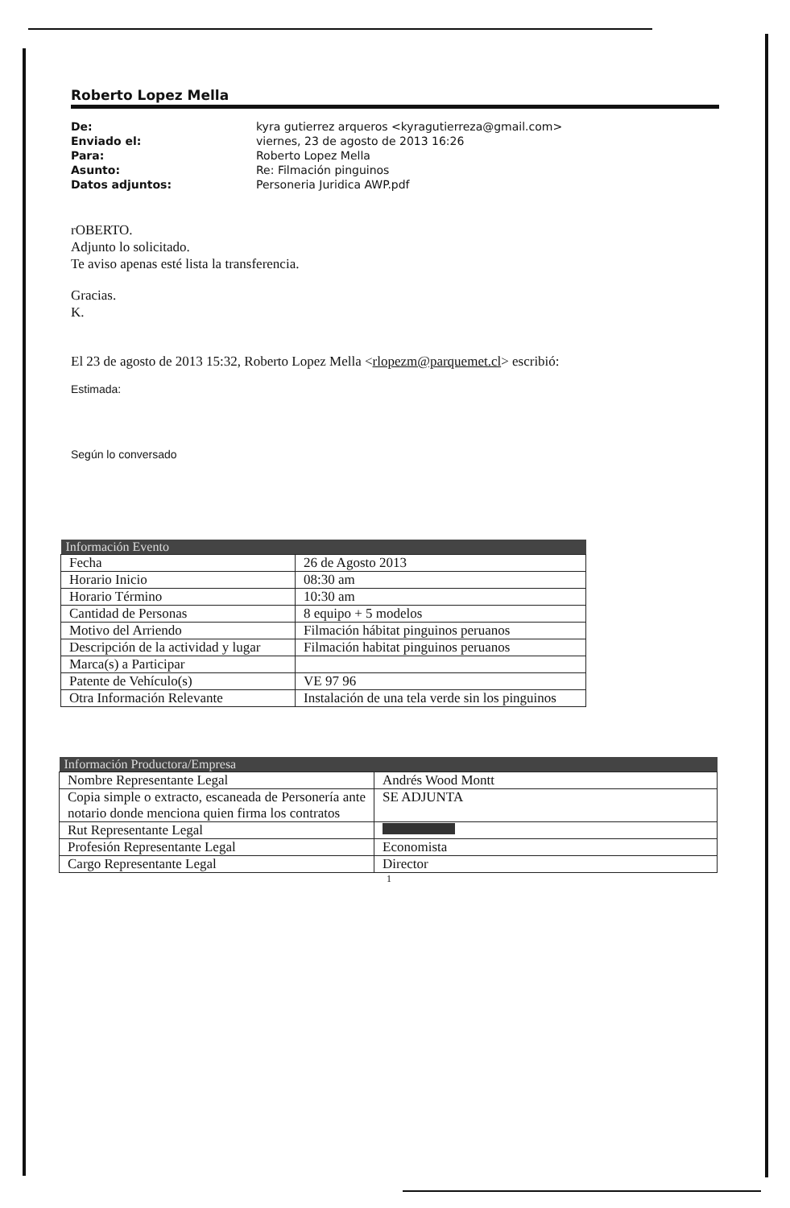Roberto Lopez Mella
De: kyra gutierrez arqueros <kyragutierreza@gmail.com> Enviado el: viernes, 23 de agosto de 2013 16:26 Para: Roberto Lopez Mella Asunto: Re: Filmación pinguinos Datos adjuntos: Personeria Juridica AWP.pdf
rOBERTO.
Adjunto lo solicitado.
Te aviso apenas esté lista la transferencia.
Gracias.
K.
El 23 de agosto de 2013 15:32, Roberto Lopez Mella <rlopezm@parquemet.cl> escribió:
Estimada:
Según lo conversado
| Información Evento | |
| --- | --- |
| Fecha | 26 de Agosto 2013 |
| Horario Inicio | 08:30 am |
| Horario Término | 10:30 am |
| Cantidad de Personas | 8 equipo + 5 modelos |
| Motivo del Arriendo | Filmación hábitat pinguinos peruanos |
| Descripción de la actividad y lugar | Filmación habitat pinguinos peruanos |
| Marca(s) a Participar | |
| Patente de Vehículo(s) | VE 97 96 |
| Otra Información Relevante | Instalación de una tela verde sin los pinguinos |
| Información Productora/Empresa | |
| --- | --- |
| Nombre Representante Legal | Andrés Wood Montt |
| Copia simple o extracto, escaneada de Personería ante notario donde menciona quien firma los contratos | SE ADJUNTA |
| Rut Representante Legal | |
| Profesión Representante Legal | Economista |
| Cargo Representante Legal | Director |
1